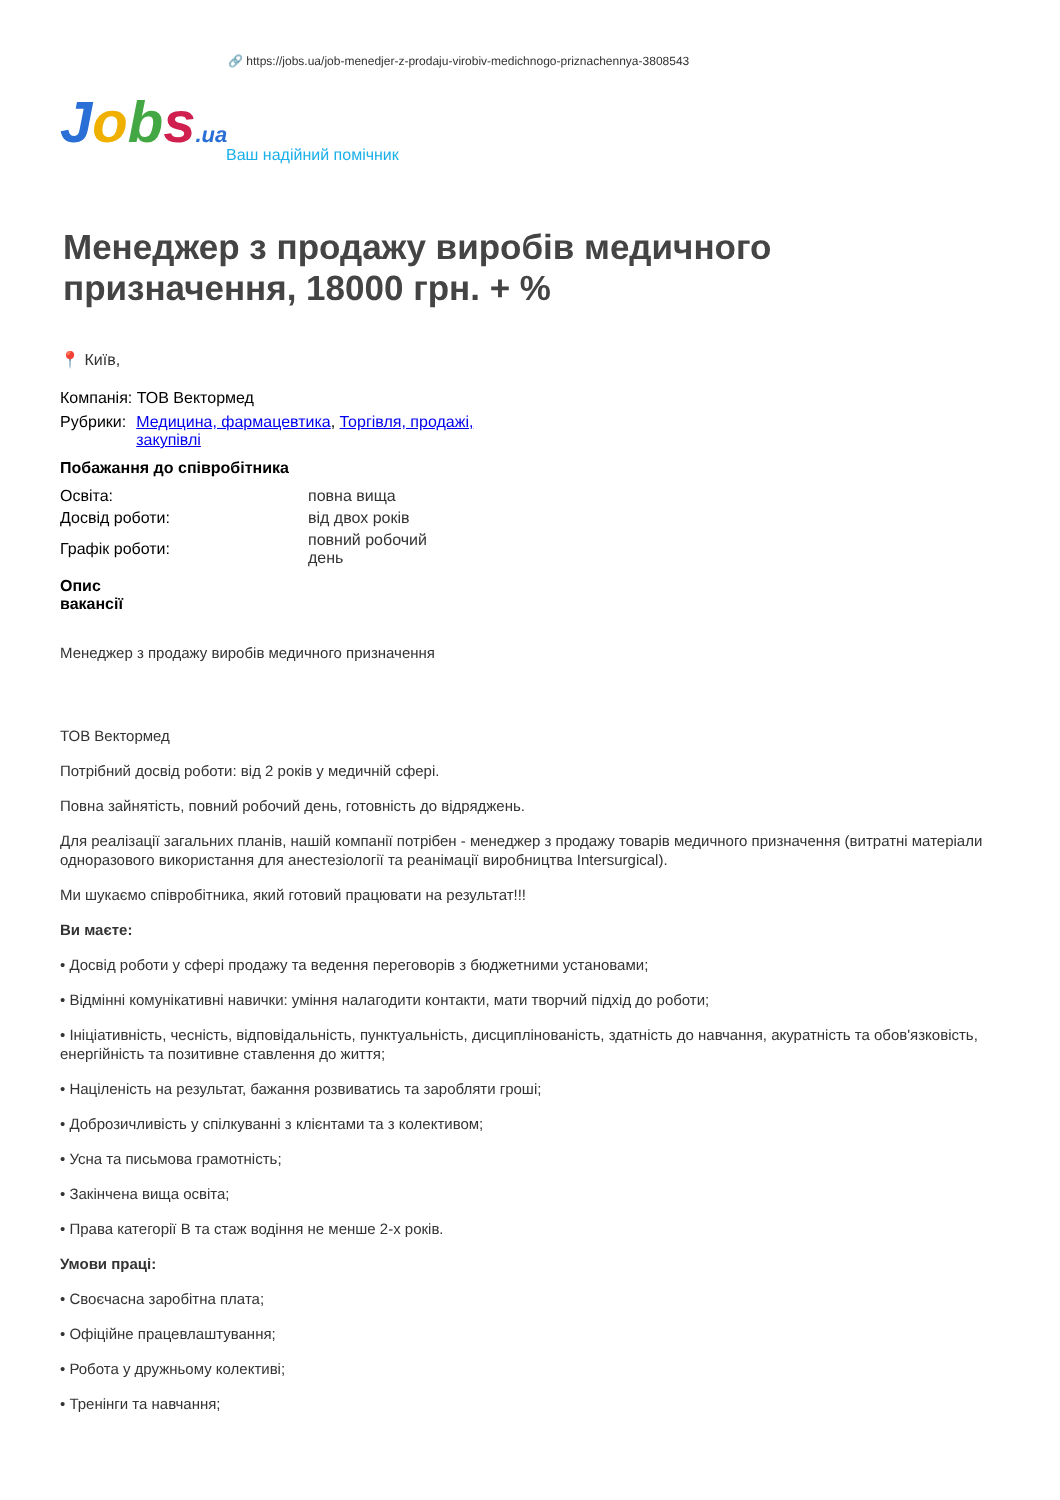🔗 https://jobs.ua/job-menedjer-z-prodaju-virobiv-medichnogo-priznachennya-3808543
Jobs.ua
Ваш надійний помічник
Менеджер з продажу виробів медичного призначення, 18000 грн. + %
📍 Київ,
Компанія: ТОВ Вектормед
| Рубрики: | Медицина, фармацевтика , Торгівля, продажі, закупівлі |
Побажання до співробітника
| Освіта: | повна вища |
| Досвід роботи: | від двох років |
| Графік роботи: | повний робочий день |
Опис вакансії
Менеджер з продажу виробів медичного призначення
ТОВ Вектормед
Потрібний досвід роботи: від 2 років у медичній сфері.
Повна зайнятість, повний робочий день, готовність до відряджень.
Для реалізації загальних планів, нашій компанії потрібен - менеджер з продажу товарів медичного призначення (витратні матеріали одноразового використання для анестезіології та реанімації виробництва Intersurgical).
Ми шукаємо співробітника, який готовий працювати на результат!!!
Ви маєте:
• Досвід роботи у сфері продажу та ведення переговорів з бюджетними установами;
• Відмінні комунікативні навички: уміння налагодити контакти, мати творчий підхід до роботи;
• Ініціативність, чесність, відповідальність, пунктуальність, дисциплінованість, здатність до навчання, акуратність та обов'язковість, енергійність та позитивне ставлення до життя;
• Націленість на результат, бажання розвиватись та заробляти гроші;
• Доброзичливість у спілкуванні з клієнтами та з колективом;
• Усна та письмова грамотність;
• Закінчена вища освіта;
• Права категорії В та стаж водіння не менше 2-х років.
Умови праці:
• Своєчасна заробітна плата;
• Офіційне працевлаштування;
• Робота у дружньому колективі;
• Тренінги та навчання;